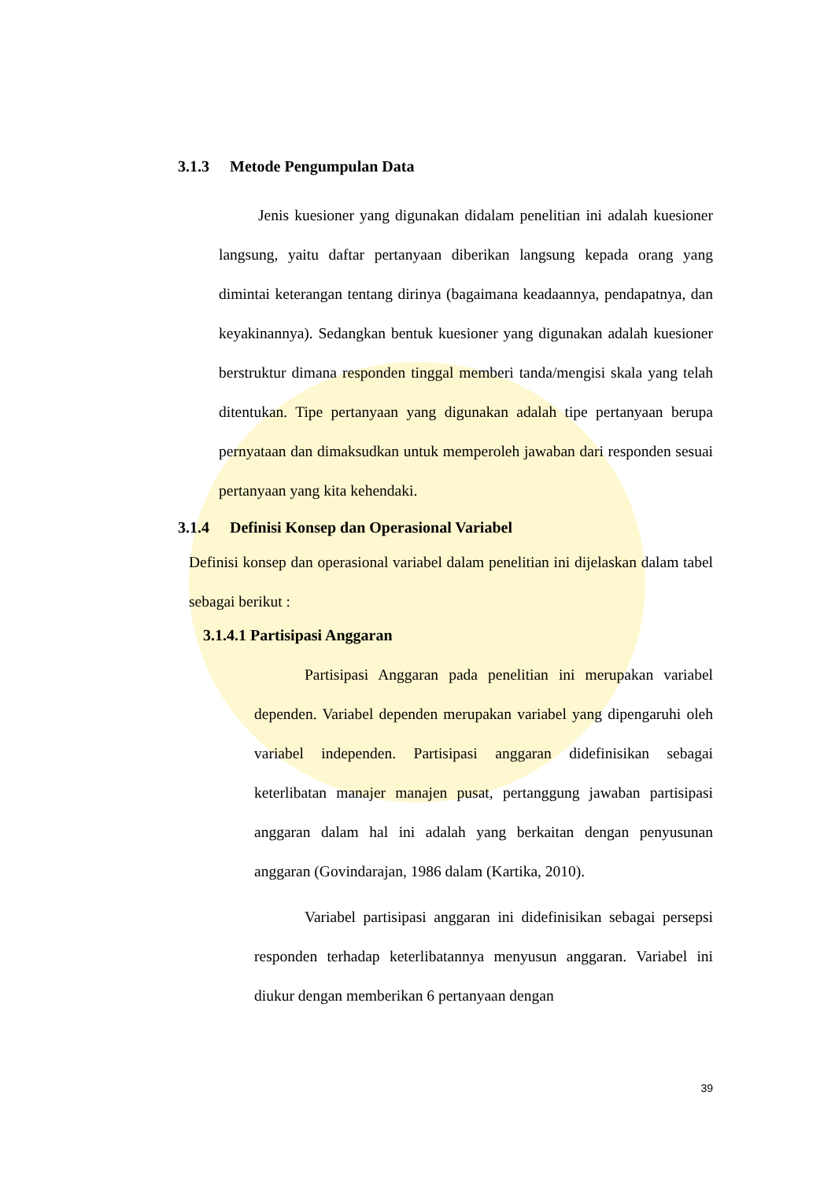3.1.3 Metode Pengumpulan Data
Jenis kuesioner yang digunakan didalam penelitian ini adalah kuesioner langsung, yaitu daftar pertanyaan diberikan langsung kepada orang yang dimintai keterangan tentang dirinya (bagaimana keadaannya, pendapatnya, dan keyakinannya). Sedangkan bentuk kuesioner yang digunakan adalah kuesioner berstruktur dimana responden tinggal memberi tanda/mengisi skala yang telah ditentukan. Tipe pertanyaan yang digunakan adalah tipe pertanyaan berupa pernyataan dan dimaksudkan untuk memperoleh jawaban dari responden sesuai pertanyaan yang kita kehendaki.
3.1.4 Definisi Konsep dan Operasional Variabel
Definisi konsep dan operasional variabel dalam penelitian ini dijelaskan dalam tabel sebagai berikut :
3.1.4.1 Partisipasi Anggaran
Partisipasi Anggaran pada penelitian ini merupakan variabel dependen. Variabel dependen merupakan variabel yang dipengaruhi oleh variabel independen. Partisipasi anggaran didefinisikan sebagai keterlibatan manajer manajen pusat, pertanggung jawaban partisipasi anggaran dalam hal ini adalah yang berkaitan dengan penyusunan anggaran (Govindarajan, 1986 dalam (Kartika, 2010).
Variabel partisipasi anggaran ini didefinisikan sebagai persepsi responden terhadap keterlibatannya menyusun anggaran. Variabel ini diukur dengan memberikan 6 pertanyaan dengan
39